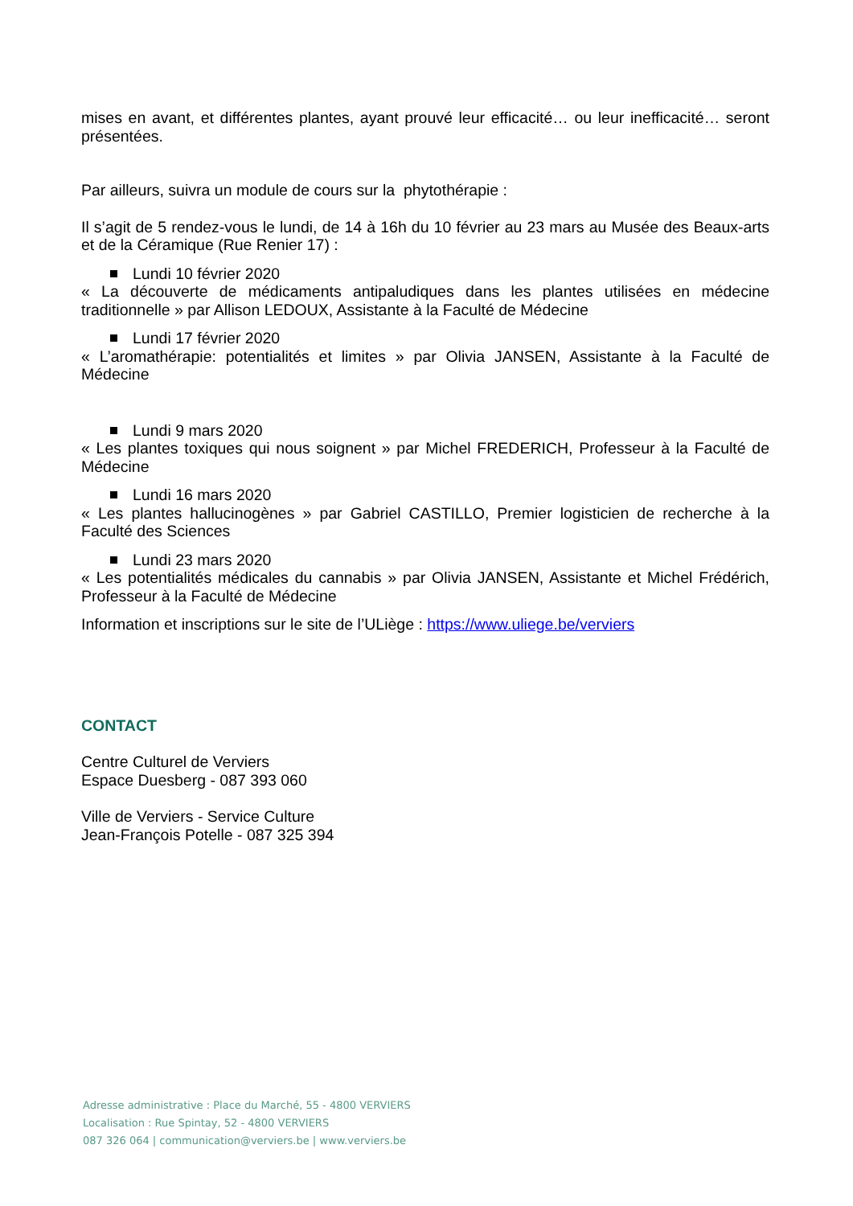mises en avant, et différentes plantes, ayant prouvé leur efficacité… ou leur inefficacité… seront présentées.
Par ailleurs, suivra un module de cours sur la phytothérapie :
Il s’agit de 5 rendez-vous le lundi, de 14 à 16h du 10 février au 23 mars au Musée des Beaux-arts et de la Céramique (Rue Renier 17) :
Lundi 10 février 2020
« La découverte de médicaments antipaludiques dans les plantes utilisées en médecine traditionnelle » par Allison LEDOUX, Assistante à la Faculté de Médecine
Lundi 17 février 2020
« L’aromathérapie: potentialités et limites » par Olivia JANSEN, Assistante à la Faculté de Médecine
Lundi 9 mars 2020
« Les plantes toxiques qui nous soignent » par Michel FREDERICH, Professeur à la Faculté de Médecine
Lundi 16 mars 2020
« Les plantes hallucinogènes » par Gabriel CASTILLO, Premier logisticien de recherche à la Faculté des Sciences
Lundi 23 mars 2020
« Les potentialités médicales du cannabis » par Olivia JANSEN, Assistante et Michel Frédérich, Professeur à la Faculté de Médecine
Information et inscriptions sur le site de l’ULiège : https://www.uliege.be/verviers
CONTACT
Centre Culturel de Verviers
Espace Duesberg - 087 393 060
Ville de Verviers - Service Culture
Jean-François Potelle - 087 325 394
Adresse administrative : Place du Marché, 55 - 4800 VERVIERS
Localisation : Rue Spintay, 52 - 4800 VERVIERS
087 326 064 | communication@verviers.be | www.verviers.be